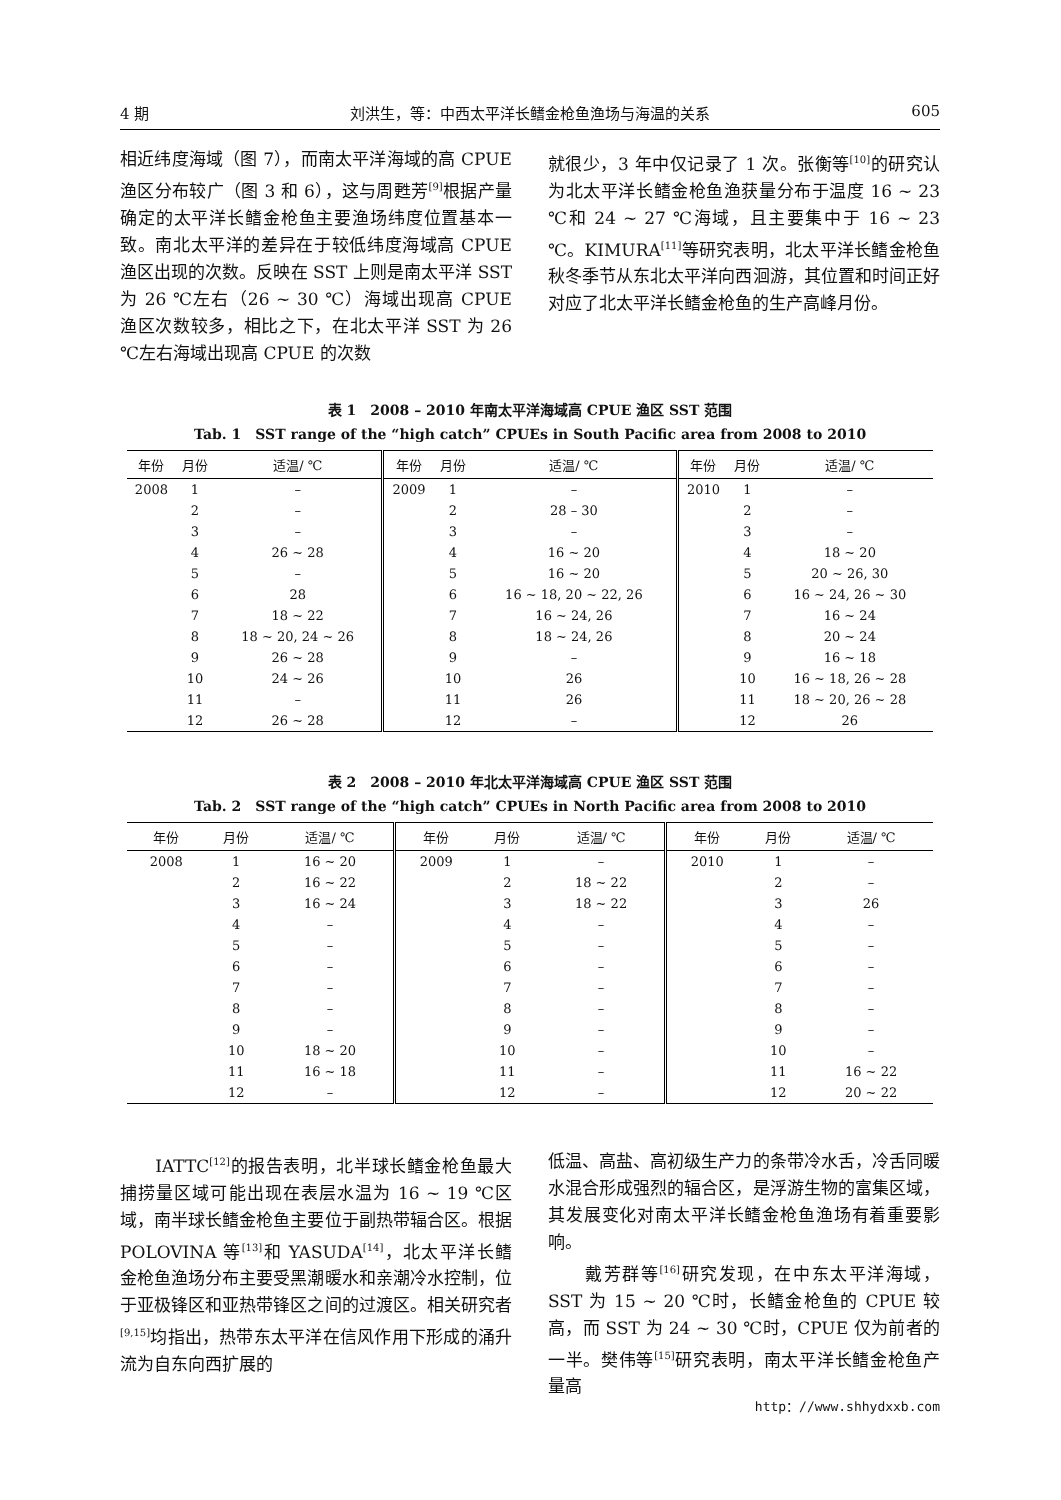4 期 刘洪生，等：中西太平洋长鳍金枪鱼渔场与海温的关系 605
相近纬度海域（图 7），而南太平洋海域的高 CPUE 渔区分布较广（图 3 和 6），这与周甦芳<sup>[9]</sup>根据产量确定的太平洋长鳍金枪鱼主要渔场纬度位置基本一致。南北太平洋的差异在于较低纬度海域高 CPUE 渔区出现的次数。反映在 SST 上则是南太平洋 SST 为 26 ℃左右（26 ~ 30 ℃）海域出现高 CPUE 渔区次数较多，相比之下，在北太平洋 SST 为 26 ℃左右海域出现高 CPUE 的次数
就很少，3 年中仅记录了 1 次。张衡等<sup>[10]</sup>的研究认为北太平洋长鳍金枪鱼渔获量分布于温度 16 ~ 23 ℃和 24 ~ 27 ℃海域，且主要集中于 16 ~ 23 ℃。KIMURA<sup>[11]</sup>等研究表明，北太平洋长鳍金枪鱼秋冬季节从东北太平洋向西洄游，其位置和时间正好对应了北太平洋长鳍金枪鱼的生产高峰月份。
表 1　2008 – 2010 年南太平洋海域高 CPUE 渔区 SST 范围
Tab. 1　SST range of the “high catch” CPUEs in South Pacific area from 2008 to 2010
| 年份 | 月份 | 适温/ ℃ | 年份 | 月份 | 适温/ ℃ | 年份 | 月份 | 适温/ ℃ |
| --- | --- | --- | --- | --- | --- | --- | --- | --- |
| 2008 | 1 | – | 2009 | 1 | – | 2010 | 1 | – |
| | 2 | – | | 2 | 28 – 30 | | 2 | – |
| | 3 | – | | 3 | – | | 3 | – |
| | 4 | 26 ~ 28 | | 4 | 16 ~ 20 | | 4 | 18 ~ 20 |
| | 5 | – | | 5 | 16 ~ 20 | | 5 | 20 ~ 26, 30 |
| | 6 | 28 | | 6 | 16 ~ 18, 20 ~ 22, 26 | | 6 | 16 ~ 24, 26 ~ 30 |
| | 7 | 18 ~ 22 | | 7 | 16 ~ 24, 26 | | 7 | 16 ~ 24 |
| | 8 | 18 ~ 20, 24 ~ 26 | | 8 | 18 ~ 24, 26 | | 8 | 20 ~ 24 |
| | 9 | 26 ~ 28 | | 9 | – | | 9 | 16 ~ 18 |
| | 10 | 24 ~ 26 | | 10 | 26 | | 10 | 16 ~ 18, 26 ~ 28 |
| | 11 | – | | 11 | 26 | | 11 | 18 ~ 20, 26 ~ 28 |
| | 12 | 26 ~ 28 | | 12 | – | | 12 | 26 |
表 2　2008 – 2010 年北太平洋海域高 CPUE 渔区 SST 范围
Tab. 2　SST range of the “high catch” CPUEs in North Pacific area from 2008 to 2010
| 年份 | 月份 | 适温/ ℃ | 年份 | 月份 | 适温/ ℃ | 年份 | 月份 | 适温/ ℃ |
| --- | --- | --- | --- | --- | --- | --- | --- | --- |
| 2008 | 1 | 16 ~ 20 | 2009 | 1 | – | 2010 | 1 | – |
| | 2 | 16 ~ 22 | | 2 | 18 ~ 22 | | 2 | – |
| | 3 | 16 ~ 24 | | 3 | 18 ~ 22 | | 3 | 26 |
| | 4 | – | | 4 | – | | 4 | – |
| | 5 | – | | 5 | – | | 5 | – |
| | 6 | – | | 6 | – | | 6 | – |
| | 7 | – | | 7 | – | | 7 | – |
| | 8 | – | | 8 | – | | 8 | – |
| | 9 | – | | 9 | – | | 9 | – |
| | 10 | 18 ~ 20 | | 10 | – | | 10 | – |
| | 11 | 16 ~ 18 | | 11 | – | | 11 | 16 ~ 22 |
| | 12 | – | | 12 | – | | 12 | 20 ~ 22 |
　　IATTC<sup>[12]</sup>的报告表明，北半球长鳍金枪鱼最大捕捞量区域可能出现在表层水温为 16 ~ 19 ℃区域，南半球长鳍金枪鱼主要位于副热带辐合区。根据 POLOVINA 等<sup>[13]</sup>和 YASUDA<sup>[14]</sup>，北太平洋长鳍金枪鱼渔场分布主要受黑潮暖水和亲潮冷水控制，位于亚极锋区和亚热带锋区之间的过渡区。相关研究者<sup>[9,15]</sup>均指出，热带东太平洋在信风作用下形成的涌升流为自东向西扩展的
低温、高盐、高初级生产力的条带冷水舌，冷舌同暖水混合形成强烈的辐合区，是浮游生物的富集区域，其发展变化对南太平洋长鳍金枪鱼渔场有着重要影响。
　　戴芳群等<sup>[16]</sup>研究发现，在中东太平洋海域，SST 为 15 ~ 20 ℃时，长鳍金枪鱼的 CPUE 较高，而 SST 为 24 ~ 30 ℃时，CPUE 仅为前者的一半。樊伟等<sup>[15]</sup>研究表明，南太平洋长鳍金枪鱼产量高
http：//www.shhydxxb.com